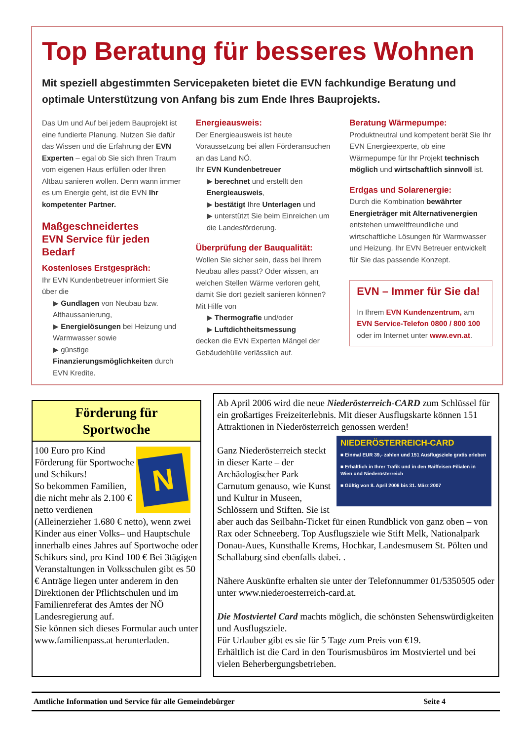Top Beratung für besseres Wohnen
Mit speziell abgestimmten Servicepaketen bietet die EVN fachkundige Beratung und optimale Unterstützung von Anfang bis zum Ende Ihres Bauprojekts.
Das Um und Auf bei jedem Bauprojekt ist eine fundierte Planung. Nutzen Sie dafür das Wissen und die Erfahrung der EVN Experten – egal ob Sie sich Ihren Traum vom eigenen Haus erfüllen oder Ihren Altbau sanieren wollen. Denn wann immer es um Energie geht, ist die EVN Ihr kompetenter Partner.
Maßgeschneidertes
EVN Service für jeden Bedarf
Kostenloses Erstgespräch:
Ihr EVN Kundenbetreuer informiert Sie über die
▶ Gundlagen von Neubau bzw. Althaussanierung,
▶ Energielösungen bei Heizung und Warmwasser sowie
▶ günstige Finanzierungsmöglichkeiten durch EVN Kredite.
Energieausweis:
Der Energieausweis ist heute Voraussetzung bei allen Förderansuchen an das Land NÖ.
Ihr EVN Kundenbetreuer
▶ berechnet und erstellt den Energieausweis,
▶ bestätigt Ihre Unterlagen und
▶ unterstützt Sie beim Einreichen um die Landesförderung.
Überprüfung der Bauqualität:
Wollen Sie sicher sein, dass bei Ihrem Neubau alles passt? Oder wissen, an welchen Stellen Wärme verloren geht, damit Sie dort gezielt sanieren können?
Mit Hilfe von
▶ Thermografie und/oder
▶ Luftdichtheitsmessung
decken die EVN Experten Mängel der Gebäudehülle verlässlich auf.
Beratung Wärmepumpe:
Produktneutral und kompetent berät Sie Ihr EVN Energieexperte, ob eine Wärmepumpe für Ihr Projekt technisch möglich und wirtschaftlich sinnvoll ist.
Erdgas und Solarenergie:
Durch die Kombination bewährter Energieträger mit Alternativenergien entstehen umweltfreundliche und wirtschaftliche Lösungen für Warmwasser und Heizung. Ihr EVN Betreuer entwickelt für Sie das passende Konzept.
EVN – Immer für Sie da!
In Ihrem EVN Kundenzentrum, am EVN Service-Telefon 0800 / 800 100 oder im Internet unter www.evn.at.
Förderung für
Sportwoche
N
100 Euro pro Kind
Förderung für Sportwoche und Schikurs!
So bekommen Familien, die nicht mehr als 2.100 € netto verdienen (Alleinerzieher 1.680 € netto), wenn zwei Kinder aus einer Volks– und Hauptschule innerhalb eines Jahres auf Sportwoche oder Schikurs sind, pro Kind 100 € Bei 3tägigen Veranstaltungen in Volksschulen gibt es 50 € Anträge liegen unter anderem in den Direktionen der Pflichtschulen und im Familienreferat des Amtes der NÖ Landesregierung auf.
Sie können sich dieses Formular auch unter www.familienpass.at herunterladen.
Ab April 2006 wird die neue Niederösterreich-CARD zum Schlüssel für ein großartiges Freizeiterlebnis. Mit dieser Ausflugskarte können 151 Attraktionen in Niederösterreich genossen werden!
NIEDERÖSTERREICH-CARD
■ Einmal EUR 39,- zahlen und 151 Ausflugsziele gratis erleben
■ Erhältlich in Ihrer Trafik und in den Raiffeisen-Filialen in Wien und Niederösterreich
■ Gültig von 8. April 2006 bis 31. März 2007
Ganz Niederösterreich steckt in dieser Karte – der Archäologischer Park Carnutum genauso, wie Kunst und Kultur in Museen, Schlössern und Stiften. Sie ist aber auch das Seilbahn-Ticket für einen Rundblick von ganz oben – von Rax oder Schneeberg. Top Ausflugsziele wie Stift Melk, Nationalpark Donau-Aues, Kunsthalle Krems, Hochkar, Landesmusem St. Pölten und Schallaburg sind ebenfalls dabei. .
Nähere Auskünfte erhalten sie unter der Telefonnummer 01/5350505 oder unter www.niederoesterreich-card.at.
Die Mostviertel Card machts möglich, die schönsten Sehenswürdigkeiten und Ausflugsziele.
Für Urlauber gibt es sie für 5 Tage zum Preis von €19.
Erhältlich ist die Card in den Tourismusbüros im Mostviertel und bei vielen Beherbergungsbetrieben.
Amtliche Information und Service für alle Gemeindebürger Seite 4